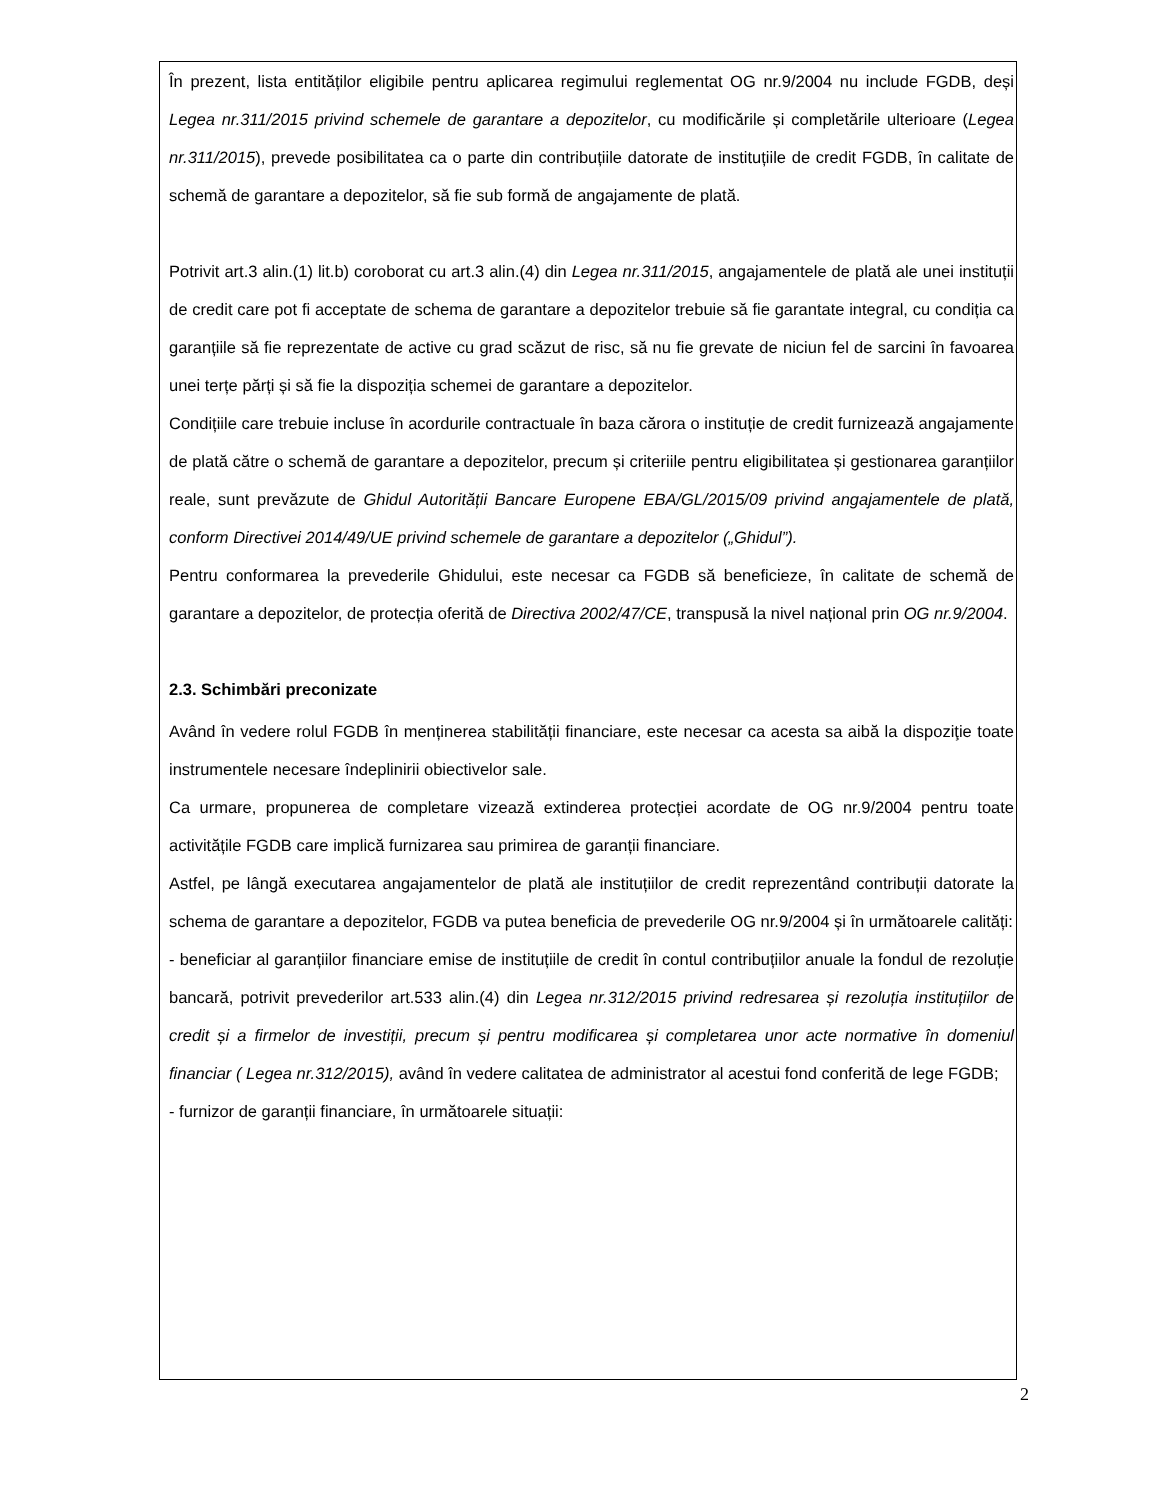În prezent, lista entităților eligibile pentru aplicarea regimului reglementat OG nr.9/2004 nu include FGDB, deși Legea nr.311/2015 privind schemele de garantare a depozitelor, cu modificările și completările ulterioare (Legea nr.311/2015), prevede posibilitatea ca o parte din contribuțiile datorate de instituțiile de credit FGDB, în calitate de schemă de garantare a depozitelor, să fie sub formă de angajamente de plată.
Potrivit art.3 alin.(1) lit.b) coroborat cu art.3 alin.(4) din Legea nr.311/2015, angajamentele de plată ale unei instituții de credit care pot fi acceptate de schema de garantare a depozitelor trebuie să fie garantate integral, cu condiția ca garanțiile să fie reprezentate de active cu grad scăzut de risc, să nu fie grevate de niciun fel de sarcini în favoarea unei terțe părți și să fie la dispoziția schemei de garantare a depozitelor.
Condițiile care trebuie incluse în acordurile contractuale în baza cărora o instituție de credit furnizează angajamente de plată către o schemă de garantare a depozitelor, precum și criteriile pentru eligibilitatea și gestionarea garanțiilor reale, sunt prevăzute de Ghidul Autorității Bancare Europene EBA/GL/2015/09 privind angajamentele de plată, conform Directivei 2014/49/UE privind schemele de garantare a depozitelor („Ghidul”).
Pentru conformarea la prevederile Ghidului, este necesar ca FGDB să beneficieze, în calitate de schemă de garantare a depozitelor, de protecția oferită de Directiva 2002/47/CE, transpusă la nivel național prin OG nr.9/2004.
2.3. Schimbări preconizate
Având în vedere rolul FGDB în menținerea stabilității financiare, este necesar ca acesta sa aibă la dispoziţie toate instrumentele necesare îndeplinirii obiectivelor sale.
Ca urmare, propunerea de completare vizează extinderea protecției acordate de OG nr.9/2004 pentru toate activitățile FGDB care implică furnizarea sau primirea de garanții financiare.
Astfel, pe lângă executarea angajamentelor de plată ale instituțiilor de credit reprezentând contribuții datorate la schema de garantare a depozitelor, FGDB va putea beneficia de prevederile OG nr.9/2004 și în următoarele calități:
- beneficiar al garanțiilor financiare emise de instituțiile de credit în contul contribuțiilor anuale la fondul de rezoluție bancară, potrivit prevederilor art.533 alin.(4) din Legea nr.312/2015 privind redresarea și rezoluția instituțiilor de credit și a firmelor de investiții, precum și pentru modificarea și completarea unor acte normative în domeniul financiar ( Legea nr.312/2015), având în vedere calitatea de administrator al acestui fond conferită de lege FGDB;
- furnizor de garanții financiare, în următoarele situații:
2